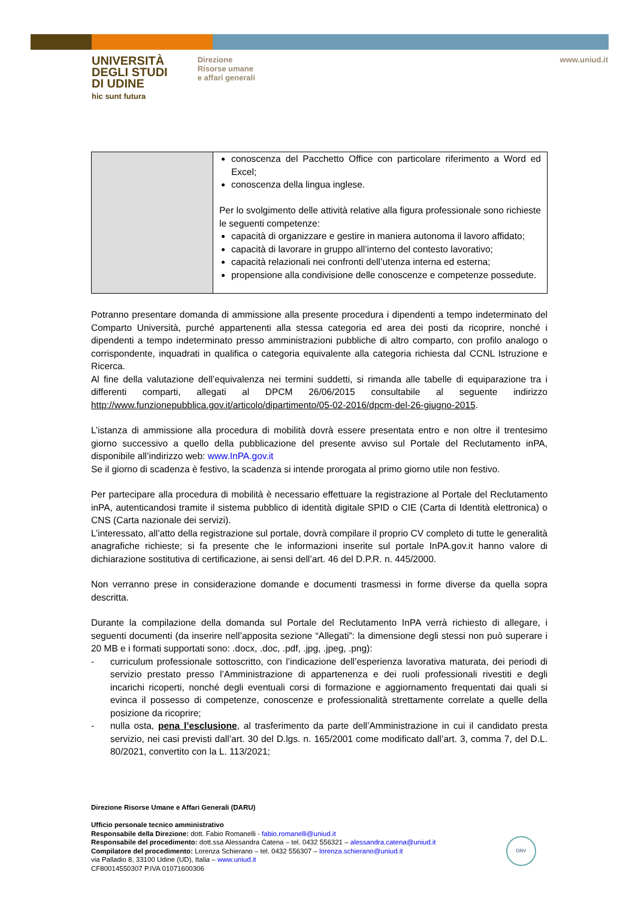UNIVERSITÀ
DEGLI STUDI
DI UDINE
hic sunt futura
Direzione
Risorse umane
e affari generali
www.uniud.it
| | conoscenza del Pacchetto Office con particolare riferimento a Word ed Excel; conoscenza della lingua inglese. Per lo svolgimento delle attività relative alla figura professionale sono richieste le seguenti competenze: capacità di organizzare e gestire in maniera autonoma il lavoro affidato; capacità di lavorare in gruppo all’interno del contesto lavorativo; capacità relazionali nei confronti dell’utenza interna ed esterna; propensione alla condivisione delle conoscenze e competenze possedute. |
Potranno presentare domanda di ammissione alla presente procedura i dipendenti a tempo indeterminato del Comparto Università, purché appartenenti alla stessa categoria ed area dei posti da ricoprire, nonché i dipendenti a tempo indeterminato presso amministrazioni pubbliche di altro comparto, con profilo analogo o corrispondente, inquadrati in qualifica o categoria equivalente alla categoria richiesta dal CCNL Istruzione e Ricerca.
Al fine della valutazione dell’equivalenza nei termini suddetti, si rimanda alle tabelle di equiparazione tra i differenti comparti, allegati al DPCM 26/06/2015 consultabile al seguente indirizzo http://www.funzionepubblica.gov.it/articolo/dipartimento/05-02-2016/dpcm-del-26-giugno-2015.
L’istanza di ammissione alla procedura di mobilità dovrà essere presentata entro e non oltre il trentesimo giorno successivo a quello della pubblicazione del presente avviso sul Portale del Reclutamento inPA, disponibile all’indirizzo web: www.InPA.gov.it
Se il giorno di scadenza è festivo, la scadenza si intende prorogata al primo giorno utile non festivo.
Per partecipare alla procedura di mobilità è necessario effettuare la registrazione al Portale del Reclutamento inPA, autenticandosi tramite il sistema pubblico di identità digitale SPID o CIE (Carta di Identità elettronica) o CNS (Carta nazionale dei servizi).
L’interessato, all’atto della registrazione sul portale, dovrà compilare il proprio CV completo di tutte le generalità anagrafiche richieste; si fa presente che le informazioni inserite sul portale InPA.gov.it hanno valore di dichiarazione sostitutiva di certificazione, ai sensi dell’art. 46 del D.P.R. n. 445/2000.
Non verranno prese in considerazione domande e documenti trasmessi in forme diverse da quella sopra descritta.
Durante la compilazione della domanda sul Portale del Reclutamento InPA verrà richiesto di allegare, i seguenti documenti (da inserire nell’apposita sezione “Allegati”: la dimensione degli stessi non può superare i 20 MB e i formati supportati sono: .docx, .doc, .pdf, .jpg, .jpeg, .png):
- curriculum professionale sottoscritto, con l’indicazione dell’esperienza lavorativa maturata, dei periodi di servizio prestato presso l’Amministrazione di appartenenza e dei ruoli professionali rivestiti e degli incarichi ricoperti, nonché degli eventuali corsi di formazione e aggiornamento frequentati dai quali si evinca il possesso di competenze, conoscenze e professionalità strettamente correlate a quelle della posizione da ricoprire;
- nulla osta, pena l’esclusione, al trasferimento da parte dell’Amministrazione in cui il candidato presta servizio, nei casi previsti dall’art. 30 del D.lgs. n. 165/2001 come modificato dall’art. 3, comma 7, del D.L. 80/2021, convertito con la L. 113/2021;
Direzione Risorse Umane e Affari Generali (DARU)
Ufficio personale tecnico amministrativo
Responsabile della Direzione: dott. Fabio Romanelli - fabio.romanelli@uniud.it
Responsabile del procedimento: dott.ssa Alessandra Catena – tel. 0432 556321 – alessandra.catena@uniud.it
Compilatore del procedimento: Lorenza Schierano – tel. 0432 556307 – lorenza.schierano@uniud.it
via Palladio 8, 33100 Udine (UD), Italia – www.uniud.it
CF80014550307 P.IVA 01071600306
DNV